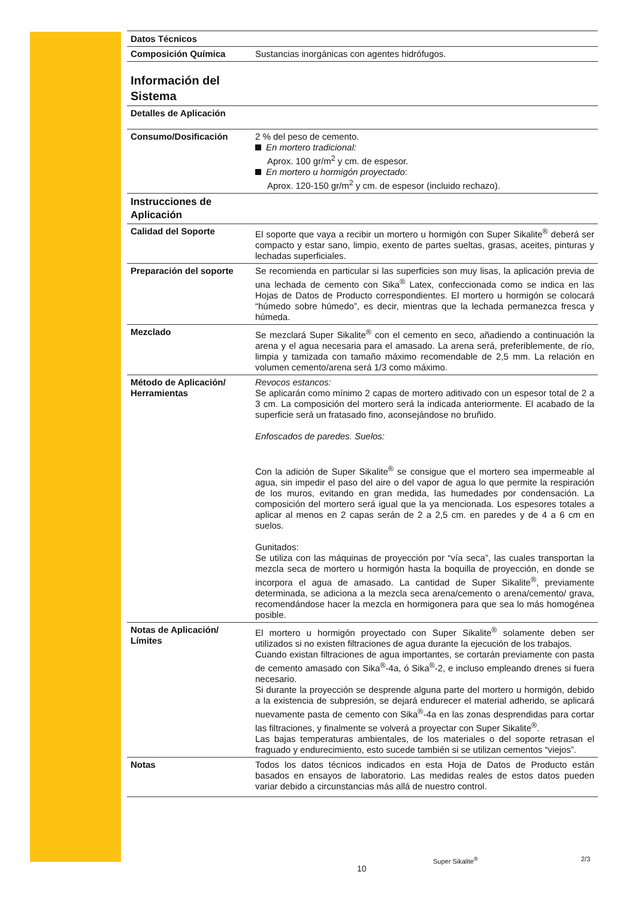| Datos Técnicos | |
| --- | --- |
| Composición Química | Sustancias inorgánicas con agentes hidrófugos. |
| Información del Sistema | |
| Detalles de Aplicación | |
| Consumo/Dosificación | 2 % del peso de cemento. En mortero tradicional: Aprox. 100 gr/m<sup>2</sup> y cm. de espesor. En mortero u hormigón proyectado : Aprox. 120-150 gr/m<sup>2</sup> y cm. de espesor (incluido rechazo). |
| Instrucciones de Aplicación | |
| Calidad del Soporte | El soporte que vaya a recibir un mortero u hormigón con Super Sikalite<sup>®</sup> deberá ser compacto y estar sano, limpio, exento de partes sueltas, grasas, aceites, pinturas y lechadas superficiales. |
| Preparación del soporte | Se recomienda en particular si las superficies son muy lisas, la aplicación previa de una lechada de cemento con Sika<sup>®</sup> Latex, confeccionada como se indica en las Hojas de Datos de Producto correspondientes. El mortero u hormigón se colocará “húmedo sobre húmedo”, es decir, mientras que la lechada permanezca fresca y húmeda. |
| Mezclado | Se mezclará Super Sikalite<sup>®</sup> con el cemento en seco, añadiendo a continuación la arena y el agua necesaria para el amasado. La arena será, preferiblemente, de río, limpia y tamizada con tamaño máximo recomendable de 2,5 mm. La relación en volumen cemento/arena será 1/3 como máximo. |
| Método de Aplicación/ Herramientas | Revocos estancos: Se aplicarán como mínimo 2 capas de mortero aditivado con un espesor total de 2 a 3 cm. La composición del mortero será la indicada anteriormente. El acabado de la superficie será un fratasado fino, aconsejándose no bruñido. Enfoscados de paredes. Suelos: Con la adición de Super Sikalite<sup>®</sup> se consigue que el mortero sea impermeable al agua, sin impedir el paso del aire o del vapor de agua lo que permite la respiración de los muros, evitando en gran medida, las humedades por condensación. La composición del mortero será igual que la ya mencionada. Los espesores totales a aplicar al menos en 2 capas serán de 2 a 2,5 cm. en paredes y de 4 a 6 cm en suelos. Gunitados: Se utiliza con las máquinas de proyección por “vía seca”, las cuales transportan la mezcla seca de mortero u hormigón hasta la boquilla de proyección, en donde se incorpora el agua de amasado. La cantidad de Super Sikalite<sup>®</sup>, previamente determinada, se adiciona a la mezcla seca arena/cemento o arena/cemento/ grava, recomendándose hacer la mezcla en hormigonera para que sea lo más homogénea posible. |
| Notas de Aplicación/ Límites | El mortero u hormigón proyectado con Super Sikalite<sup>®</sup> solamente deben ser utilizados si no existen filtraciones de agua durante la ejecución de los trabajos. Cuando existan filtraciones de agua importantes, se cortarán previamente con pasta de cemento amasado con Sika<sup>®</sup>-4a, ó Sika<sup>®</sup>-2, e incluso empleando drenes si fuera necesario. Si durante la proyección se desprende alguna parte del mortero u hormigón, debido a la existencia de subpresión, se dejará endurecer el material adherido, se aplicará nuevamente pasta de cemento con Sika<sup>®</sup>-4a en las zonas desprendidas para cortar las filtraciones, y finalmente se volverá a proyectar con Super Sikalite<sup>®</sup>. Las bajas temperaturas ambientales, de los materiales o del soporte retrasan el fraguado y endurecimiento, esto sucede también si se utilizan cementos “viejos”. |
| Notas | Todos los datos técnicos indicados en esta Hoja de Datos de Producto están basados en ensayos de laboratorio. Las medidas reales de estos datos pueden variar debido a circunstancias más allá de nuestro control. |
Super Sikalite<sup>®</sup> 2/3
10